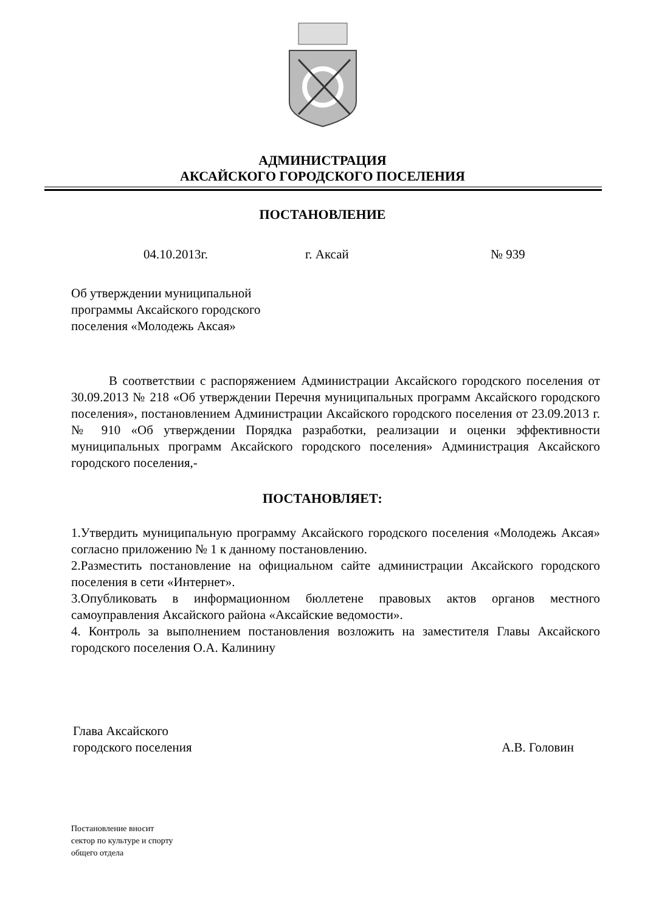АДМИНИСТРАЦИЯ
АКСАЙСКОГО ГОРОДСКОГО ПОСЕЛЕНИЯ
ПОСТАНОВЛЕНИЕ
04.10.2013г. г. Аксай № 939
Об утверждении муниципальной
программы Аксайского городского
поселения «Молодежь Аксая»
В соответствии с распоряжением Администрации Аксайского городского поселения от 30.09.2013 № 218 «Об утверждении Перечня муниципальных программ Аксайского городского поселения», постановлением Администрации Аксайского городского поселения от 23.09.2013 г. № 910 «Об утверждении Порядка разработки, реализации и оценки эффективности муниципальных программ Аксайского городского поселения» Администрация Аксайского городского поселения,-
ПОСТАНОВЛЯЕТ:
1.Утвердить муниципальную программу Аксайского городского поселения «Молодежь Аксая» согласно приложению № 1 к данному постановлению.
2.Разместить постановление на официальном сайте администрации Аксайского городского поселения в сети «Интернет».
3.Опубликовать в информационном бюллетене правовых актов органов местного самоуправления Аксайского района «Аксайские ведомости».
4. Контроль за выполнением постановления возложить на заместителя Главы Аксайского городского поселения О.А. Калинину
Глава Аксайского
городского поселения
А.В. Головин
Постановление вносит
сектор по культуре и спорту
общего отдела